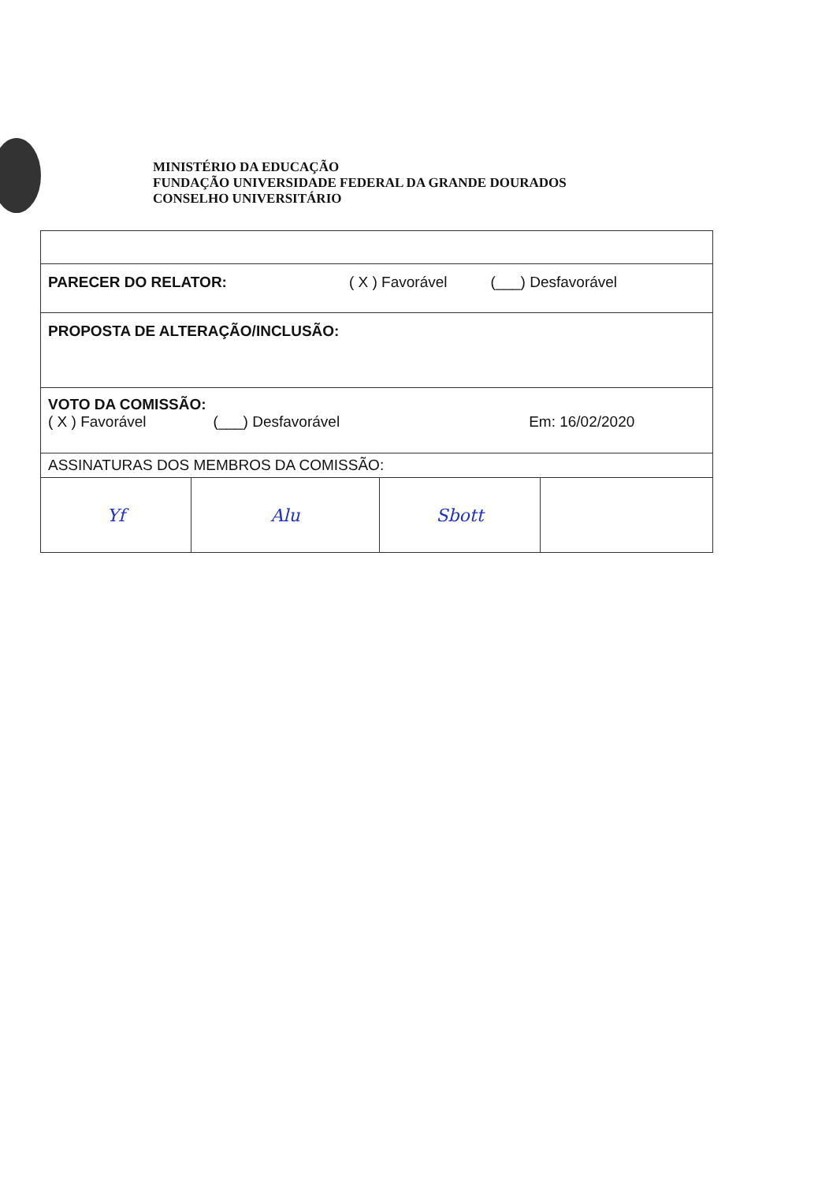MINISTÉRIO DA EDUCAÇÃO
FUNDAÇÃO UNIVERSIDADE FEDERAL DA GRANDE DOURADOS
CONSELHO UNIVERSITÁRIO
| PARECER DO RELATOR: ( X ) Favorável (___) Desfavorável | | | |
| PROPOSTA DE ALTERAÇÃO/INCLUSÃO: | | | |
| VOTO DA COMISSÃO: ( X ) Favorável (___) Desfavorável Em: 16/02/2020 | | | |
| ASSINATURAS DOS MEMBROS DA COMISSÃO: | | | |
| Yf | Alu | Sbott | |